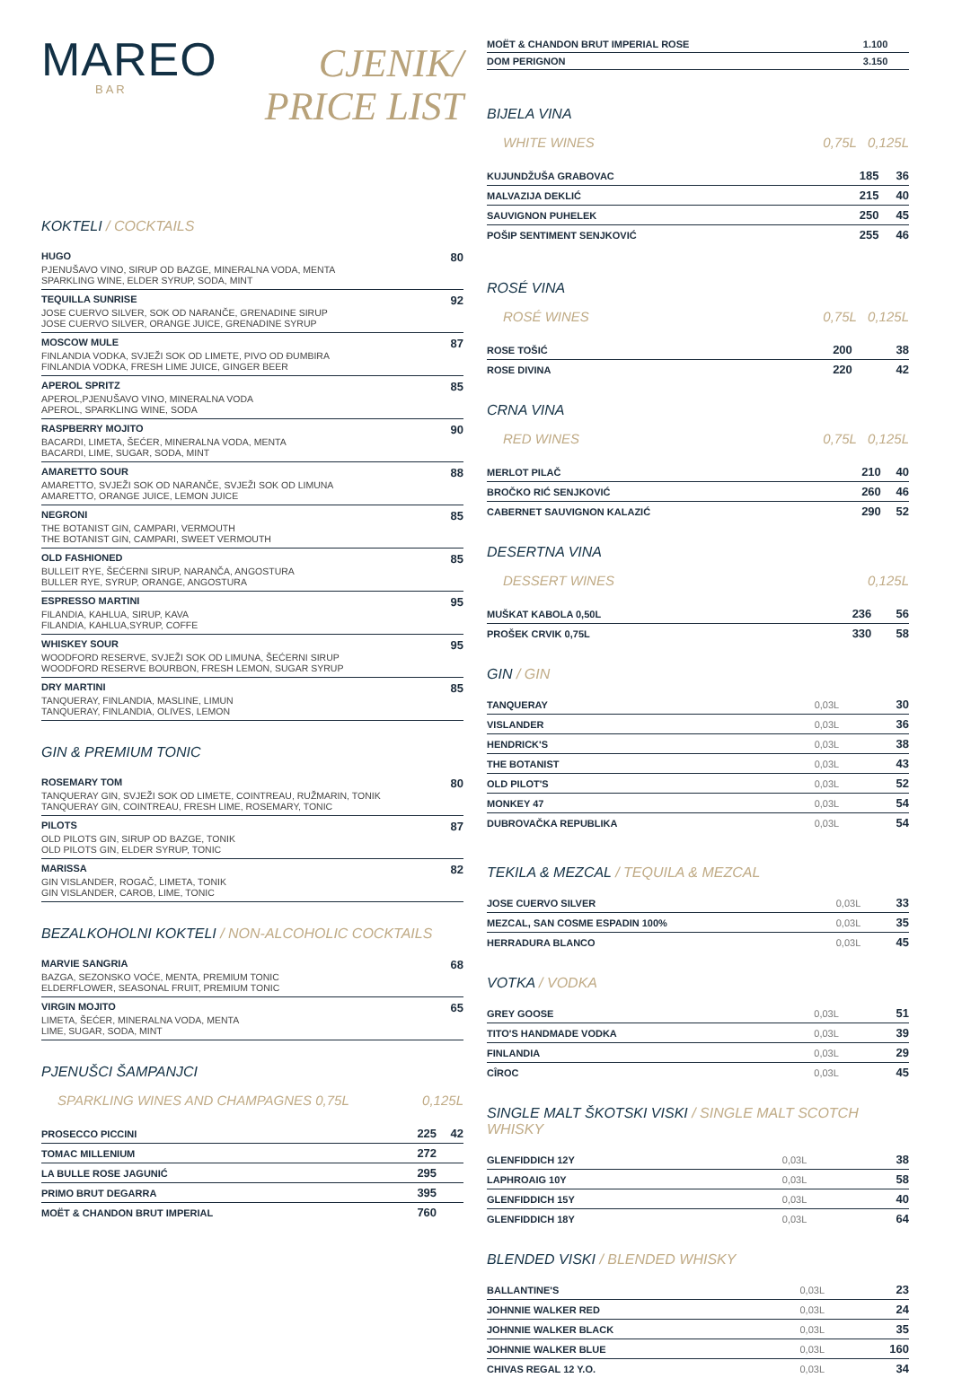MAREO
BAR
CJENIK/
PRICE LIST
KOKTELI / COCKTAILS
HUGO 80
PJENUŠAVO VINO, SIRUP OD BAZGE, MINERALNA VODA, MENTA
SPARKLING WINE, ELDER SYRUP, SODA, MINT
TEQUILLA SUNRISE 92
JOSE CUERVO SILVER, SOK OD NARANČE, GRENADINE SIRUP
JOSE CUERVO SILVER, ORANGE JUICE, GRENADINE SYRUP
MOSCOW MULE 87
FINLANDIA VODKA, SVJEŽI SOK OD LIMETE, PIVO OD ĐUMBIRA
FINLANDIA VODKA, FRESH LIME JUICE, GINGER BEER
APEROL SPRITZ 85
APEROL,PJENUŠAVO VINO, MINERALNA VODA
APEROL, SPARKLING WINE, SODA
RASPBERRY MOJITO 90
BACARDI, LIMETA, ŠEĆER, MINERALNA VODA, MENTA
BACARDI, LIME, SUGAR, SODA, MINT
AMARETTO SOUR 88
AMARETTO, SVJEŽI SOK OD NARANČE, SVJEŽI SOK OD LIMUNA
AMARETTO, ORANGE JUICE, LEMON JUICE
NEGRONI 85
THE BOTANIST GIN, CAMPARI, VERMOUTH
THE BOTANIST GIN, CAMPARI, SWEET VERMOUTH
OLD FASHIONED 85
BULLEIT RYE, ŠEĆERNI SIRUP, NARANČA, ANGOSTURA
BULLER RYE, SYRUP, ORANGE, ANGOSTURA
ESPRESSO MARTINI 95
FILANDIA, KAHLUA, SIRUP, KAVA
FILANDIA, KAHLUA,SYRUP, COFFE
WHISKEY SOUR 95
WOODFORD RESERVE, SVJEŽI SOK OD LIMUNA, ŠEĆERNI SIRUP
WOODFORD RESERVE BOURBON, FRESH LEMON, SUGAR SYRUP
DRY MARTINI 85
TANQUERAY, FINLANDIA, MASLINE, LIMUN
TANQUERAY, FINLANDIA, OLIVES, LEMON
GIN & PREMIUM TONIC
ROSEMARY TOM 80
TANQUERAY GIN, SVJEŽI SOK OD LIMETE, COINTREAU, RUŽMARIN, TONIK
TANQUERAY GIN, COINTREAU, FRESH LIME, ROSEMARY, TONIC
PILOTS 87
OLD PILOTS GIN, SIRUP OD BAZGE, TONIK
OLD PILOTS GIN, ELDER SYRUP, TONIC
MARISSA 82
GIN VISLANDER, ROGAČ, LIMETA, TONIK
GIN VISLANDER, CAROB, LIME, TONIC
BEZALKOHOLNI KOKTELI / NON-ALCOHOLIC COCKTAILS
MARVIE SANGRIA 68
BAZGA, SEZONSKO VOĆE, MENTA, PREMIUM TONIC
ELDERFLOWER, SEASONAL FRUIT, PREMIUM TONIC
VIRGIN MOJITO 65
LIMETA, ŠEĆER, MINERALNA VODA, MENTA
LIME, SUGAR, SODA, MINT
PJENUŠCI ŠAMPANJCI
SPARKLING WINES AND CHAMPAGNES 0,75L 0,125L
| PROSECCO PICCINI | 225 | 42 |
| TOMAC MILLENIUM | 272 | |
| LA BULLE ROSE JAGUNIĆ | 295 | |
| PRIMO BRUT DEGARRA | 395 | |
| MOËT & CHANDON BRUT IMPERIAL | 760 | |
| MOËT & CHANDON BRUT IMPERIAL ROSE | 1.100 | |
| DOM PERIGNON | 3.150 | |
BIJELA VINA
WHITE WINES 0,75L 0,125L
| KUJUNDŽUŠA GRABOVAC | 185 | 36 |
| MALVAZIJA DEKLIĆ | 215 | 40 |
| SAUVIGNON PUHELEK | 250 | 45 |
| POŠIP SENTIMENT SENJKOVIĆ | 255 | 46 |
ROSÉ VINA
ROSÉ WINES 0,75L 0,125L
| ROSE TOŠIĆ | 200 | 38 |
| ROSE DIVINA | 220 | 42 |
CRNA VINA
RED WINES 0,75L 0,125L
| MERLOT PILAČ | 210 | 40 |
| BROČKO RIĆ SENJKOVIĆ | 260 | 46 |
| CABERNET SAUVIGNON KALAZIĆ | 290 | 52 |
DESERTNA VINA
DESSERT WINES 0,125L
| MUŠKAT KABOLA 0,50L | 236 | 56 |
| PROŠEK CRVIK 0,75L | 330 | 58 |
GIN / GIN
| TANQUERAY | 0,03L | 30 |
| VISLANDER | 0,03L | 36 |
| HENDRICK'S | 0,03L | 38 |
| THE BOTANIST | 0,03L | 43 |
| OLD PILOT'S | 0,03L | 52 |
| MONKEY 47 | 0,03L | 54 |
| DUBROVAČKA REPUBLIKA | 0,03L | 54 |
TEKILA & MEZCAL / TEQUILA & MEZCAL
| JOSE CUERVO SILVER | 0,03L | 33 |
| MEZCAL, SAN COSME ESPADIN 100% | 0,03L | 35 |
| HERRADURA BLANCO | 0,03L | 45 |
VOTKA / VODKA
| GREY GOOSE | 0,03L | 51 |
| TITO'S HANDMADE VODKA | 0,03L | 39 |
| FINLANDIA | 0,03L | 29 |
| CÎROC | 0,03L | 45 |
SINGLE MALT ŠKOTSKI VISKI / SINGLE MALT SCOTCH WHISKY
| GLENFIDDICH 12Y | 0,03L | 38 |
| LAPHROAIG 10Y | 0,03L | 58 |
| GLENFIDDICH 15Y | 0,03L | 40 |
| GLENFIDDICH 18Y | 0,03L | 64 |
BLENDED VISKI / BLENDED WHISKY
| BALLANTINE'S | 0,03L | 23 |
| JOHNNIE WALKER RED | 0,03L | 24 |
| JOHNNIE WALKER BLACK | 0,03L | 35 |
| JOHNNIE WALKER BLUE | 0,03L | 160 |
| CHIVAS REGAL 12 Y.O. | 0,03L | 34 |